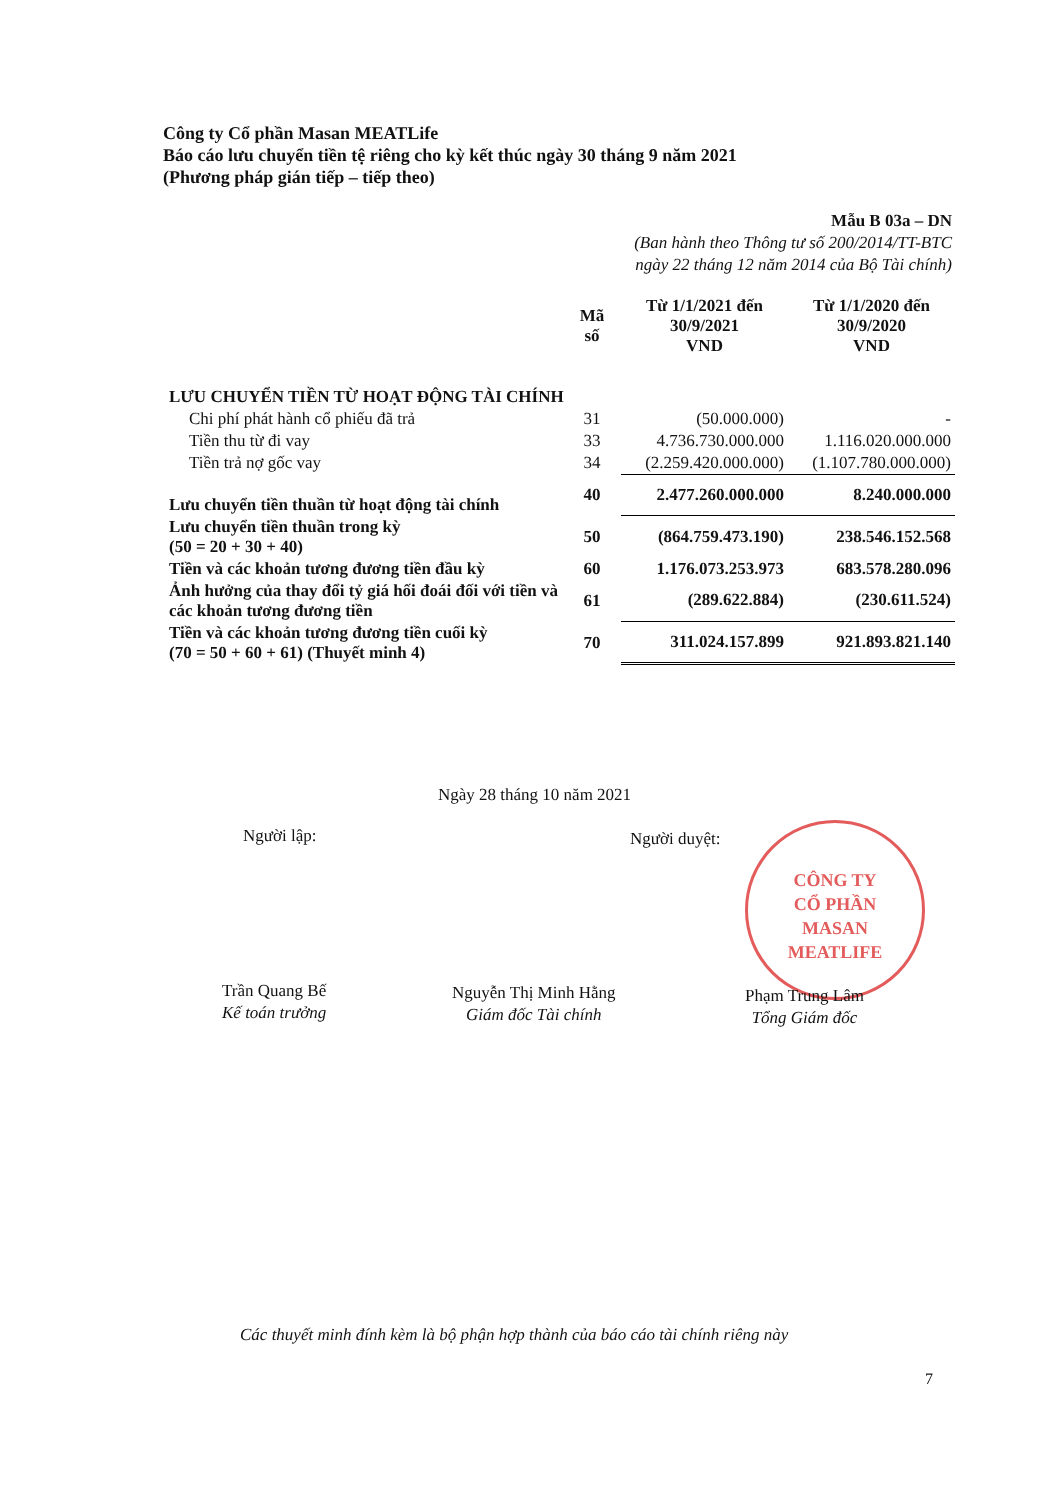Công ty Cổ phần Masan MEATLife
Báo cáo lưu chuyển tiền tệ riêng cho kỳ kết thúc ngày 30 tháng 9 năm 2021
(Phương pháp gián tiếp – tiếp theo)
Mẫu B 03a – DN
(Ban hành theo Thông tư số 200/2014/TT-BTC
ngày 22 tháng 12 năm 2014 của Bộ Tài chính)
| | Mã số | Từ 1/1/2021 đến 30/9/2021 VND | Từ 1/1/2020 đến 30/9/2020 VND |
| --- | --- | --- | --- |
| LƯU CHUYỂN TIỀN TỪ HOẠT ĐỘNG TÀI CHÍNH | | | |
| Chi phí phát hành cổ phiếu đã trả | 31 | (50.000.000) | - |
| Tiền thu từ đi vay | 33 | 4.736.730.000.000 | 1.116.020.000.000 |
| Tiền trả nợ gốc vay | 34 | (2.259.420.000.000) | (1.107.780.000.000) |
| Lưu chuyển tiền thuần từ hoạt động tài chính | 40 | 2.477.260.000.000 | 8.240.000.000 |
| Lưu chuyển tiền thuần trong kỳ (50 = 20 + 30 + 40) | 50 | (864.759.473.190) | 238.546.152.568 |
| Tiền và các khoản tương đương tiền đầu kỳ | 60 | 1.176.073.253.973 | 683.578.280.096 |
| Ảnh hưởng của thay đổi tỷ giá hối đoái đối với tiền và các khoản tương đương tiền | 61 | (289.622.884) | (230.611.524) |
| Tiền và các khoản tương đương tiền cuối kỳ (70 = 50 + 60 + 61) (Thuyết minh 4) | 70 | 311.024.157.899 | 921.893.821.140 |
Ngày 28 tháng 10 năm 2021
Người lập: Người duyệt:
CÔNG TY
CỔ PHẦN
MASAN
MEATLIFE
Trần Quang Bế
Kế toán trưởng
Nguyễn Thị Minh Hằng
Giám đốc Tài chính
Phạm Trung Lâm
Tổng Giám đốc
Các thuyết minh đính kèm là bộ phận hợp thành của báo cáo tài chính riêng này
7